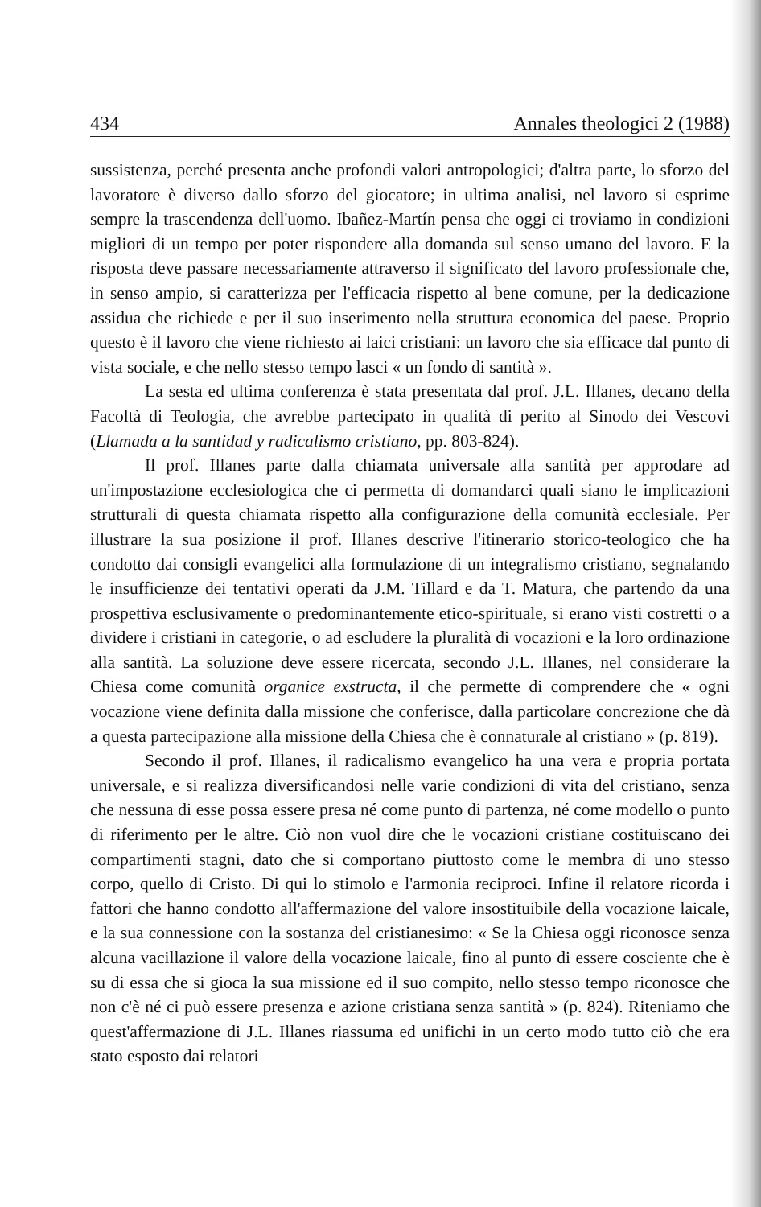434 Annales theologici 2 (1988)
sussistenza, perché presenta anche profondi valori antropologici; d'altra parte, lo sforzo del lavoratore è diverso dallo sforzo del giocatore; in ultima analisi, nel lavoro si esprime sempre la trascendenza dell'uomo. Ibañez-Martín pensa che oggi ci troviamo in condizioni migliori di un tempo per poter rispondere alla domanda sul senso umano del lavoro. E la risposta deve passare necessariamente attraverso il significato del lavoro professionale che, in senso ampio, si caratterizza per l'efficacia rispetto al bene comune, per la dedicazione assidua che richiede e per il suo inserimento nella struttura economica del paese. Proprio questo è il lavoro che viene richiesto ai laici cristiani: un lavoro che sia efficace dal punto di vista sociale, e che nello stesso tempo lasci « un fondo di santità ».
La sesta ed ultima conferenza è stata presentata dal prof. J.L. Illanes, decano della Facoltà di Teologia, che avrebbe partecipato in qualità di perito al Sinodo dei Vescovi (Llamada a la santidad y radicalismo cristiano, pp. 803-824).
Il prof. Illanes parte dalla chiamata universale alla santità per approdare ad un'impostazione ecclesiologica che ci permetta di domandarci quali siano le implicazioni strutturali di questa chiamata rispetto alla configurazione della comunità ecclesiale. Per illustrare la sua posizione il prof. Illanes descrive l'itinerario storico-teologico che ha condotto dai consigli evangelici alla formulazione di un integralismo cristiano, segnalando le insufficienze dei tentativi operati da J.M. Tillard e da T. Matura, che partendo da una prospettiva esclusivamente o predominantemente etico-spirituale, si erano visti costretti o a dividere i cristiani in categorie, o ad escludere la pluralità di vocazioni e la loro ordinazione alla santità. La soluzione deve essere ricercata, secondo J.L. Illanes, nel considerare la Chiesa come comunità organice exstructa, il che permette di comprendere che « ogni vocazione viene definita dalla missione che conferisce, dalla particolare concrezione che dà a questa partecipazione alla missione della Chiesa che è connaturale al cristiano » (p. 819).
Secondo il prof. Illanes, il radicalismo evangelico ha una vera e propria portata universale, e si realizza diversificandosi nelle varie condizioni di vita del cristiano, senza che nessuna di esse possa essere presa né come punto di partenza, né come modello o punto di riferimento per le altre. Ciò non vuol dire che le vocazioni cristiane costituiscano dei compartimenti stagni, dato che si comportano piuttosto come le membra di uno stesso corpo, quello di Cristo. Di qui lo stimolo e l'armonia reciproci. Infine il relatore ricorda i fattori che hanno condotto all'affermazione del valore insostituibile della vocazione laicale, e la sua connessione con la sostanza del cristianesimo: « Se la Chiesa oggi riconosce senza alcuna vacillazione il valore della vocazione laicale, fino al punto di essere cosciente che è su di essa che si gioca la sua missione ed il suo compito, nello stesso tempo riconosce che non c'è né ci può essere presenza e azione cristiana senza santità » (p. 824). Riteniamo che quest'affermazione di J.L. Illanes riassuma ed unifichi in un certo modo tutto ciò che era stato esposto dai relatori